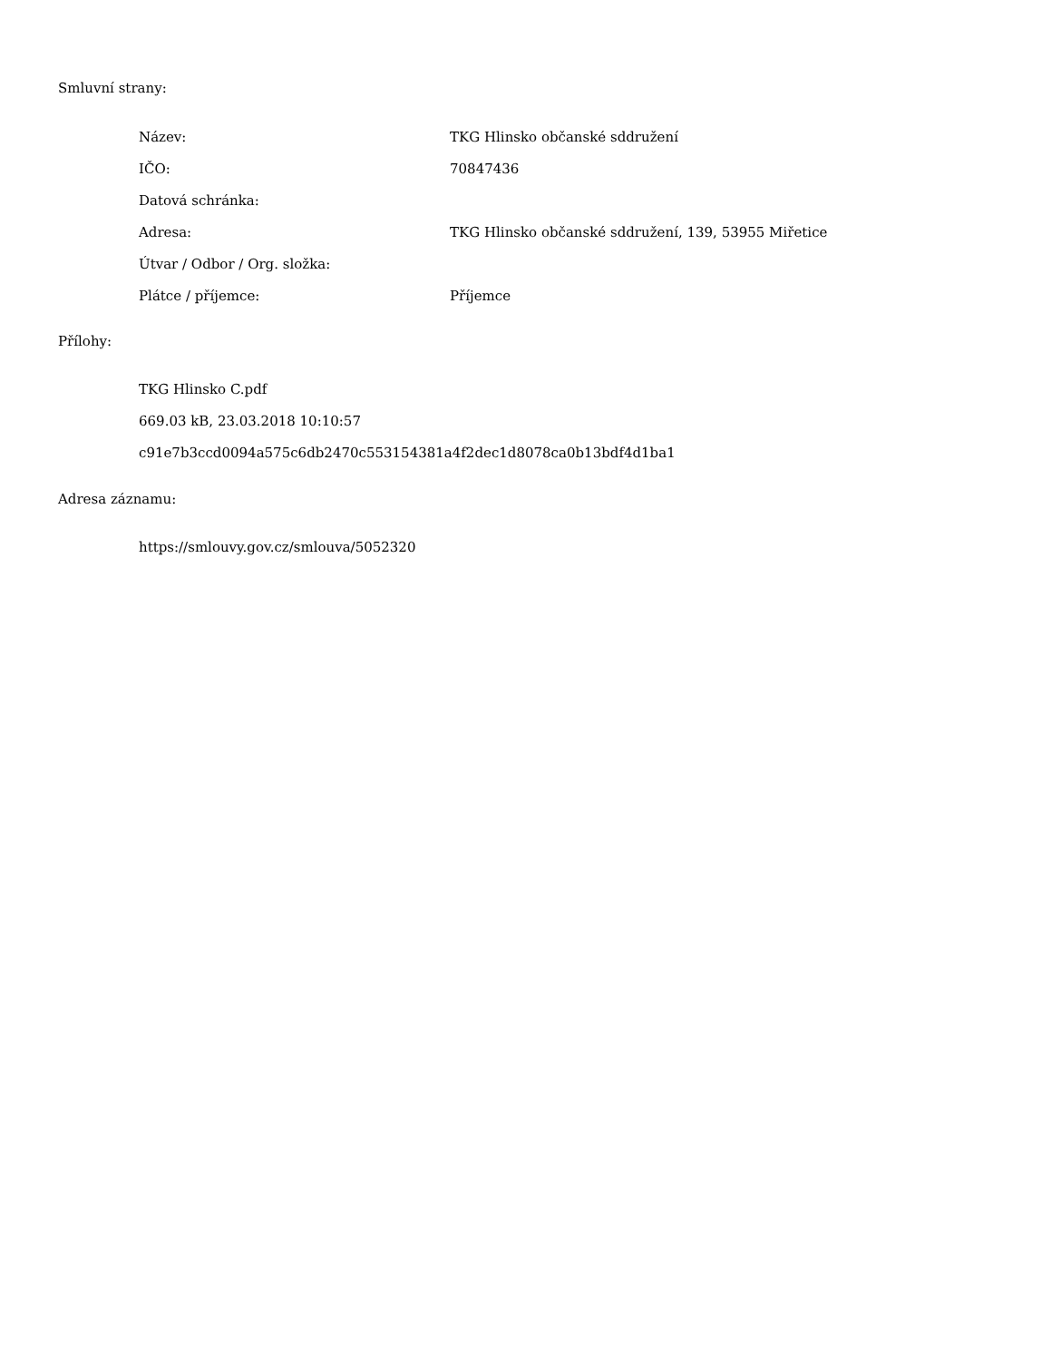Smluvní strany:
Název: TKG Hlinsko občanské sddružení
IČO: 70847436
Datová schránka:
Adresa:
TKG Hlinsko občanské sddružení, 139, 53955 Miřetice
Útvar / Odbor / Org. složka:
Plátce / příjemce: Příjemce
Přílohy:
TKG Hlinsko C.pdf
669.03 kB, 23.03.2018 10:10:57
c91e7b3ccd0094a575c6db2470c553154381a4f2dec1d8078ca0b13bdf4d1ba1
Adresa záznamu:
https://smlouvy.gov.cz/smlouva/5052320